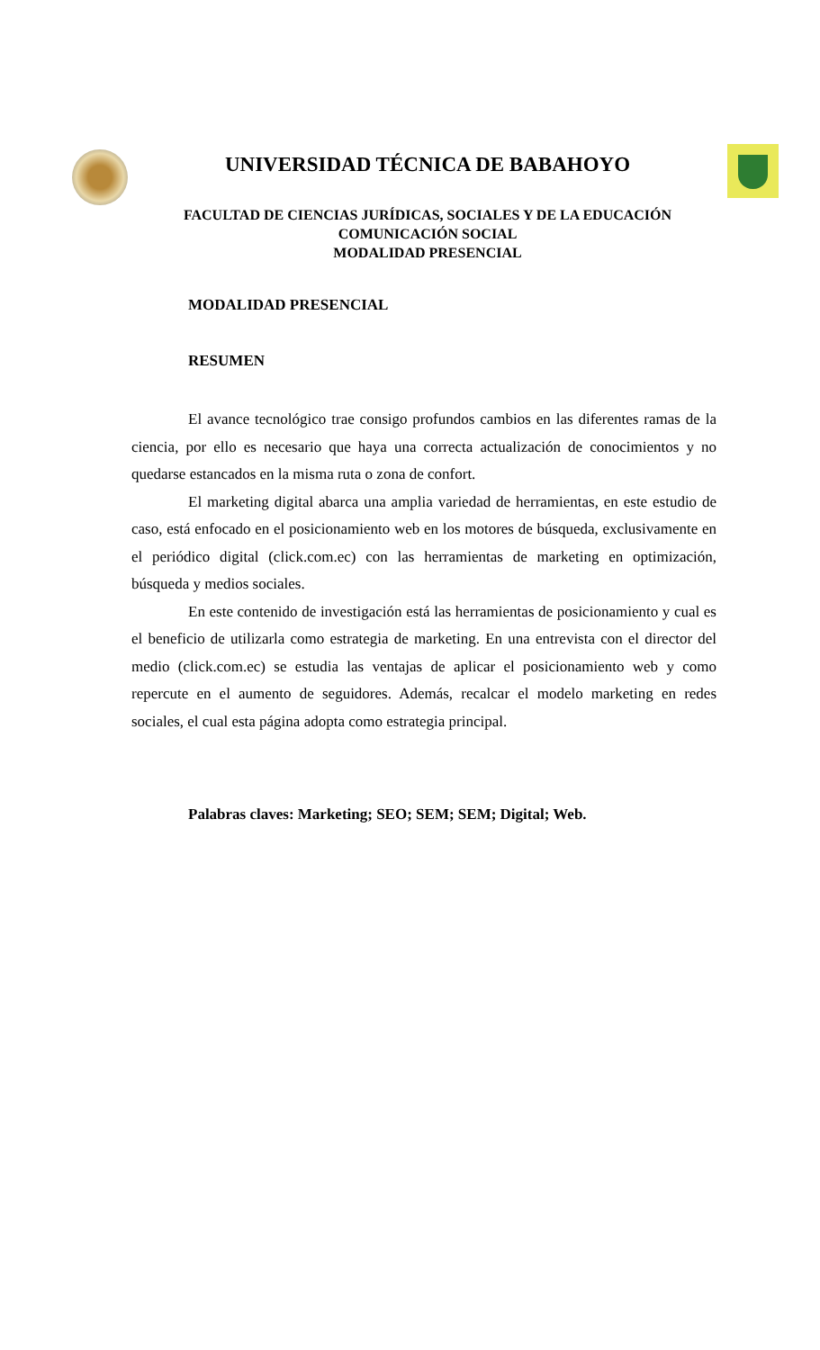UNIVERSIDAD TÉCNICA DE BABAHOYO
FACULTAD DE CIENCIAS JURÍDICAS, SOCIALES Y DE LA EDUCACIÓN
COMUNICACIÓN SOCIAL
MODALIDAD PRESENCIAL
MODALIDAD PRESENCIAL
RESUMEN
El avance tecnológico trae consigo profundos cambios en las diferentes ramas de la ciencia, por ello es necesario que haya una correcta actualización de conocimientos y no quedarse estancados en la misma ruta o zona de confort.
El marketing digital abarca una amplia variedad de herramientas, en este estudio de caso, está enfocado en el posicionamiento web en los motores de búsqueda, exclusivamente en el periódico digital (click.com.ec) con las herramientas de marketing en optimización, búsqueda y medios sociales.
En este contenido de investigación está las herramientas de posicionamiento y cual es el beneficio de utilizarla como estrategia de marketing. En una entrevista con el director del medio (click.com.ec) se estudia las ventajas de aplicar el posicionamiento web y como repercute en el aumento de seguidores. Además, recalcar el modelo marketing en redes sociales, el cual esta página adopta como estrategia principal.
Palabras claves: Marketing; SEO; SEM; SEM; Digital; Web.